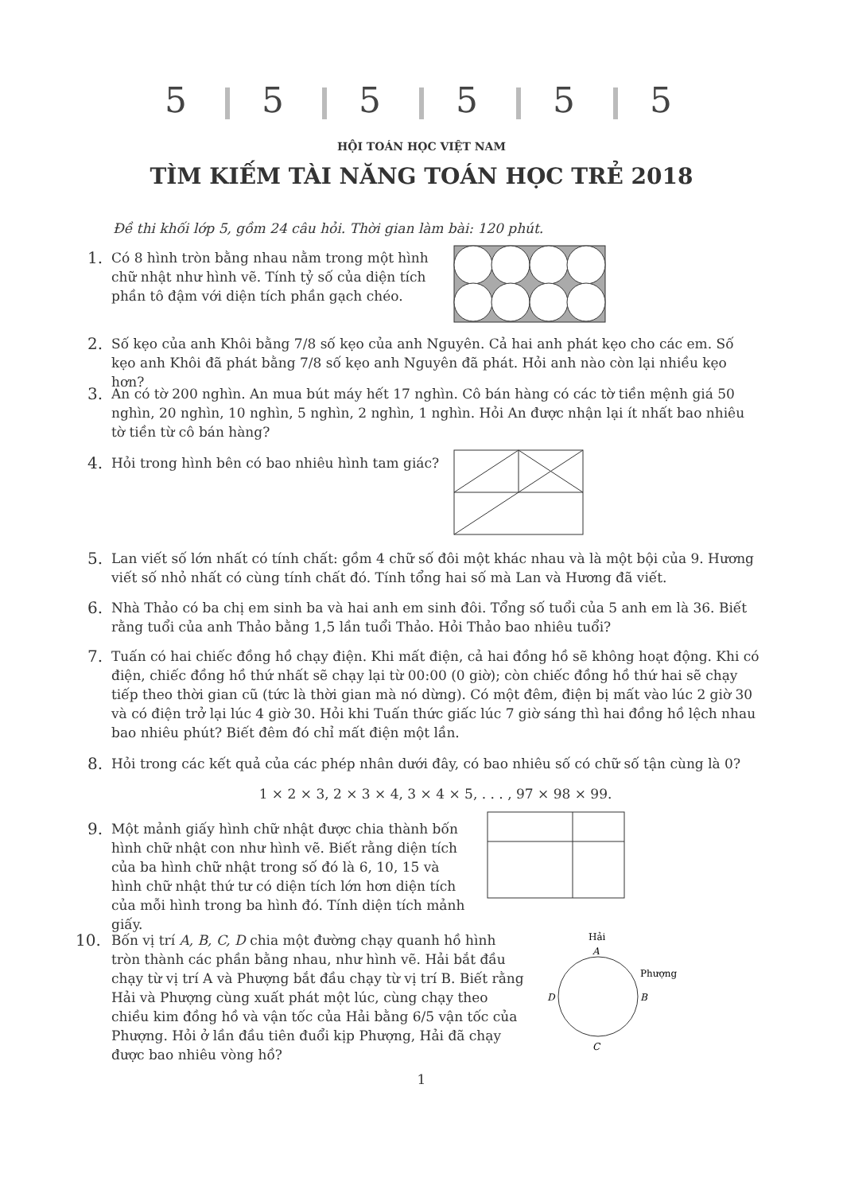5 5 5 5 5 5
HỘI TOÁN HỌC VIỆT NAM
TÌM KIẾM TÀI NĂNG TOÁN HỌC TRẺ 2018
Đề thi khối lớp 5, gồm 24 câu hỏi. Thời gian làm bài: 120 phút.
1.
Có 8 hình tròn bằng nhau nằm trong một hình chữ nhật như hình vẽ. Tính tỷ số của diện tích phần tô đậm với diện tích phần gạch chéo.
2.
Số kẹo của anh Khôi bằng 7/8 số kẹo của anh Nguyên. Cả hai anh phát kẹo cho các em. Số kẹo anh Khôi đã phát bằng 7/8 số kẹo anh Nguyên đã phát. Hỏi anh nào còn lại nhiều kẹo hơn?
3.
An có tờ 200 nghìn. An mua bút máy hết 17 nghìn. Cô bán hàng có các tờ tiền mệnh giá 50 nghìn, 20 nghìn, 10 nghìn, 5 nghìn, 2 nghìn, 1 nghìn. Hỏi An được nhận lại ít nhất bao nhiêu tờ tiền từ cô bán hàng?
4.
Hỏi trong hình bên có bao nhiêu hình tam giác?
5.
Lan viết số lớn nhất có tính chất: gồm 4 chữ số đôi một khác nhau và là một bội của 9. Hương viết số nhỏ nhất có cùng tính chất đó. Tính tổng hai số mà Lan và Hương đã viết.
6.
Nhà Thảo có ba chị em sinh ba và hai anh em sinh đôi. Tổng số tuổi của 5 anh em là 36. Biết rằng tuổi của anh Thảo bằng 1,5 lần tuổi Thảo. Hỏi Thảo bao nhiêu tuổi?
7.
Tuấn có hai chiếc đồng hồ chạy điện. Khi mất điện, cả hai đồng hồ sẽ không hoạt động. Khi có điện, chiếc đồng hồ thứ nhất sẽ chạy lại từ 00:00 (0 giờ); còn chiếc đồng hồ thứ hai sẽ chạy tiếp theo thời gian cũ (tức là thời gian mà nó dừng). Có một đêm, điện bị mất vào lúc 2 giờ 30 và có điện trở lại lúc 4 giờ 30. Hỏi khi Tuấn thức giấc lúc 7 giờ sáng thì hai đồng hồ lệch nhau bao nhiêu phút? Biết đêm đó chỉ mất điện một lần.
8.
Hỏi trong các kết quả của các phép nhân dưới đây, có bao nhiêu số có chữ số tận cùng là 0?
1 × 2 × 3, 2 × 3 × 4, 3 × 4 × 5, . . . , 97 × 98 × 99.
9.
Một mảnh giấy hình chữ nhật được chia thành bốn hình chữ nhật con như hình vẽ. Biết rằng diện tích của ba hình chữ nhật trong số đó là 6, 10, 15 và hình chữ nhật thứ tư có diện tích lớn hơn diện tích của mỗi hình trong ba hình đó. Tính diện tích mảnh giấy.
10.
Bốn vị trí A, B, C, D chia một đường chạy quanh hồ hình tròn thành các phần bằng nhau, như hình vẽ. Hải bắt đầu chạy từ vị trí A và Phượng bắt đầu chạy từ vị trí B. Biết rằng Hải và Phượng cùng xuất phát một lúc, cùng chạy theo chiều kim đồng hồ và vận tốc của Hải bằng 6/5 vận tốc của Phượng. Hỏi ở lần đầu tiên đuổi kịp Phượng, Hải đã chạy được bao nhiêu vòng hồ?
Hải
A
Phượng
B
D
C
1